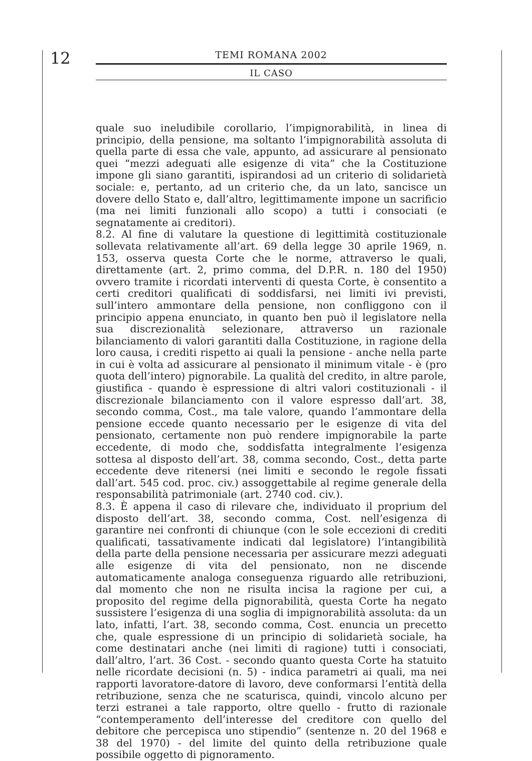12
TEMI ROMANA 2002
IL CASO
quale suo ineludibile corollario, l’impignorabilità, in linea di principio, della pensione, ma soltanto l’impignorabilità assoluta di quella parte di essa che vale, appunto, ad assicurare al pensionato quei “mezzi adeguati alle esigenze di vita” che la Costituzione impone gli siano garantiti, ispirandosi ad un criterio di solidarietà sociale: e, pertanto, ad un criterio che, da un lato, sancisce un dovere dello Stato e, dall’altro, legittimamente impone un sacrificio (ma nei limiti funzionali allo scopo) a tutti i consociati (e segnatamente ai creditori).
8.2. Al fine di valutare la questione di legittimità costituzionale sollevata relativamente all’art. 69 della legge 30 aprile 1969, n. 153, osserva questa Corte che le norme, attraverso le quali, direttamente (art. 2, primo comma, del D.P.R. n. 180 del 1950) ovvero tramite i ricordati interventi di questa Corte, è consentito a certi creditori qualificati di soddisfarsi, nei limiti ivi previsti, sull’intero ammontare della pensione, non confliggono con il principio appena enunciato, in quanto ben può il legislatore nella sua discrezionalità selezionare, attraverso un razionale bilanciamento di valori garantiti dalla Costituzione, in ragione della loro causa, i crediti rispetto ai quali la pensione - anche nella parte in cui è volta ad assicurare al pensionato il minimum vitale - è (pro quota dell’intero) pignorabile. La qualità del credito, in altre parole, giustifica - quando è espressione di altri valori costituzionali - il discrezionale bilanciamento con il valore espresso dall’art. 38, secondo comma, Cost., ma tale valore, quando l’ammontare della pensione eccede quanto necessario per le esigenze di vita del pensionato, certamente non può rendere impignorabile la parte eccedente, di modo che, soddisfatta integralmente l’esigenza sottesa al disposto dell’art. 38, comma secondo, Cost., detta parte eccedente deve ritenersi (nei limiti e secondo le regole fissati dall’art. 545 cod. proc. civ.) assoggettabile al regime generale della responsabilità patrimoniale (art. 2740 cod. civ.).
8.3. È appena il caso di rilevare che, individuato il proprium del disposto dell’art. 38, secondo comma, Cost. nell’esigenza di garantire nei confronti di chiunque (con le sole eccezioni di crediti qualificati, tassativamente indicati dal legislatore) l’intangibilità della parte della pensione necessaria per assicurare mezzi adeguati alle esigenze di vita del pensionato, non ne discende automaticamente analoga conseguenza riguardo alle retribuzioni, dal momento che non ne risulta incisa la ragione per cui, a proposito del regime della pignorabilità, questa Corte ha negato sussistere l’esigenza di una soglia di impignorabilità assoluta: da un lato, infatti, l’art. 38, secondo comma, Cost. enuncia un precetto che, quale espressione di un principio di solidarietà sociale, ha come destinatari anche (nei limiti di ragione) tutti i consociati, dall’altro, l’art. 36 Cost. - secondo quanto questa Corte ha statuito nelle ricordate decisioni (n. 5) - indica parametri ai quali, ma nei rapporti lavoratore-datore di lavoro, deve conformarsi l’entità della retribuzione, senza che ne scaturisca, quindi, vincolo alcuno per terzi estranei a tale rapporto, oltre quello - frutto di razionale “contemperamento dell’interesse del creditore con quello del debitore che percepisca uno stipendio” (sentenze n. 20 del 1968 e 38 del 1970) - del limite del quinto della retribuzione quale possibile oggetto di pignoramento.